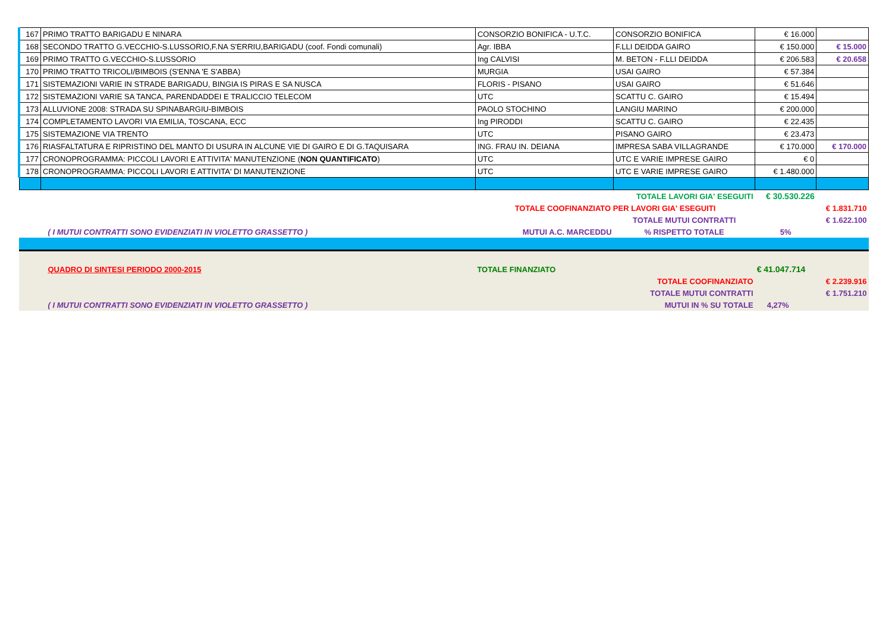| 167 | PRIMO TRATTO BARIGADU E NINARA | CONSORZIO BONIFICA - U.T.C. | CONSORZIO BONIFICA | € 16.000 | |
| 168 | SECONDO TRATTO G.VECCHIO-S.LUSSORIO,F.NA S'ERRIU,BARIGADU (coof. Fondi comunali) | Agr. IBBA | F.LLI DEIDDA GAIRO | € 150.000 | € 15.000 |
| 169 | PRIMO TRATTO G.VECCHIO-S.LUSSORIO | Ing CALVISI | M. BETON - F.LLI DEIDDA | € 206.583 | € 20.658 |
| 170 | PRIMO TRATTO TRICOLI/BIMBOIS (S'ENNA 'E S'ABBA) | MURGIA | USAI GAIRO | € 57.384 | |
| 171 | SISTEMAZIONI VARIE IN STRADE BARIGADU, BINGIA IS PIRAS E SA NUSCA | FLORIS - PISANO | USAI GAIRO | € 51.646 | |
| 172 | SISTEMAZIONI VARIE SA TANCA, PARENDADDEI E TRALICCIO TELECOM | UTC | SCATTU C. GAIRO | € 15.494 | |
| 173 | ALLUVIONE 2008: STRADA SU SPINABARGIU-BIMBOIS | PAOLO STOCHINO | LANGIU MARINO | € 200.000 | |
| 174 | COMPLETAMENTO LAVORI VIA EMILIA, TOSCANA, ECC | Ing PIRODDI | SCATTU C. GAIRO | € 22.435 | |
| 175 | SISTEMAZIONE VIA TRENTO | UTC | PISANO GAIRO | € 23.473 | |
| 176 | RIASFALTATURA E RIPRISTINO DEL MANTO DI USURA IN ALCUNE VIE DI GAIRO E DI G.TAQUISARA | ING. FRAU IN. DEIANA | IMPRESA SABA VILLAGRANDE | € 170.000 | € 170.000 |
| 177 | CRONOPROGRAMMA: PICCOLI LAVORI E ATTIVITA' MANUTENZIONE ( NON QUANTIFICATO ) | UTC | UTC E VARIE IMPRESE GAIRO | € 0 | |
| 178 | CRONOPROGRAMMA: PICCOLI LAVORI E ATTIVITA' DI MANUTENZIONE | UTC | UTC E VARIE IMPRESE GAIRO | € 1.480.000 | |
| | | | TOTALE LAVORI GIA' ESEGUITI | € 30.530.226 | |
| | | TOTALE COOFINANZIATO PER LAVORI GIA' ESEGUITI | | | € 1.831.710 |
| | | | TOTALE MUTUI CONTRATTI | | € 1.622.100 |
| | ( I MUTUI CONTRATTI SONO EVIDENZIATI IN VIOLETTO GRASSETTO ) | MUTUI A.C. MARCEDDU | % RISPETTO TOTALE | 5% | |
| | QUADRO DI SINTESI PERIODO 2000-2015 | TOTALE FINANZIATO | | € 41.047.714 | |
| | | | TOTALE COOFINANZIATO | | € 2.239.916 |
| | | | TOTALE MUTUI CONTRATTI | | € 1.751.210 |
| | ( I MUTUI CONTRATTI SONO EVIDENZIATI IN VIOLETTO GRASSETTO ) | | MUTUI IN % SU TOTALE | 4,27% | |